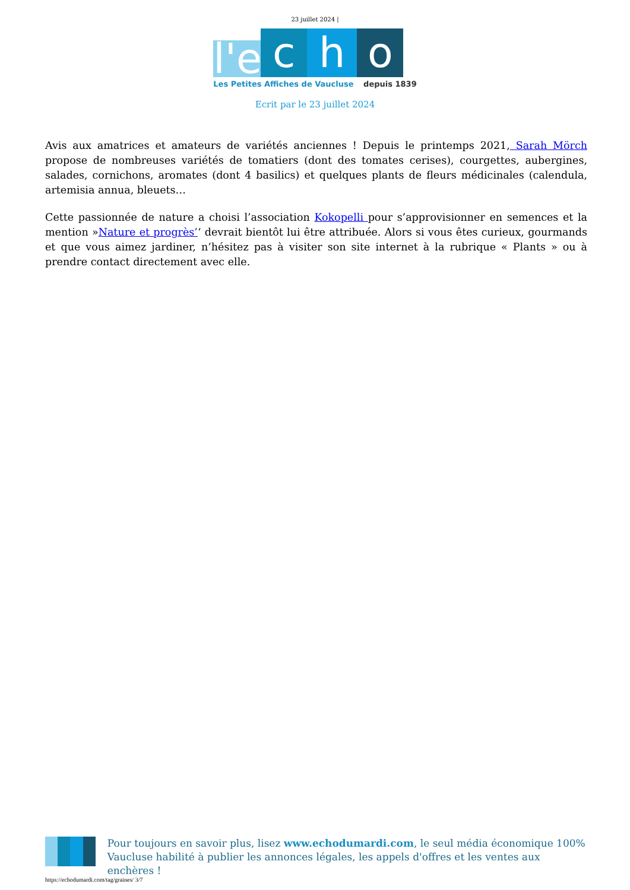23 juillet 2024 |
l'e
c
h
o
Les Petites Affiches de Vaucluse depuis 1839
Ecrit par le 23 juillet 2024
Avis aux amatrices et amateurs de variétés anciennes ! Depuis le printemps 2021, Sarah Mörch propose de nombreuses variétés de tomatiers (dont des tomates cerises), courgettes, aubergines, salades, cornichons, aromates (dont 4 basilics) et quelques plants de fleurs médicinales (calendula, artemisia annua, bleuets…
Cette passionnée de nature a choisi l’association Kokopelli pour s’approvisionner en semences et la mention »Nature et progrès’‘ devrait bientôt lui être attribuée. Alors si vous êtes curieux, gourmands et que vous aimez jardiner, n’hésitez pas à visiter son site internet à la rubrique « Plants » ou à prendre contact directement avec elle.
Pour toujours en savoir plus, lisez www.echodumardi.com, le seul média économique 100% Vaucluse habilité à publier les annonces légales, les appels d'offres et les ventes aux enchères !
https://echodumardi.com/tag/graines/ 3/7